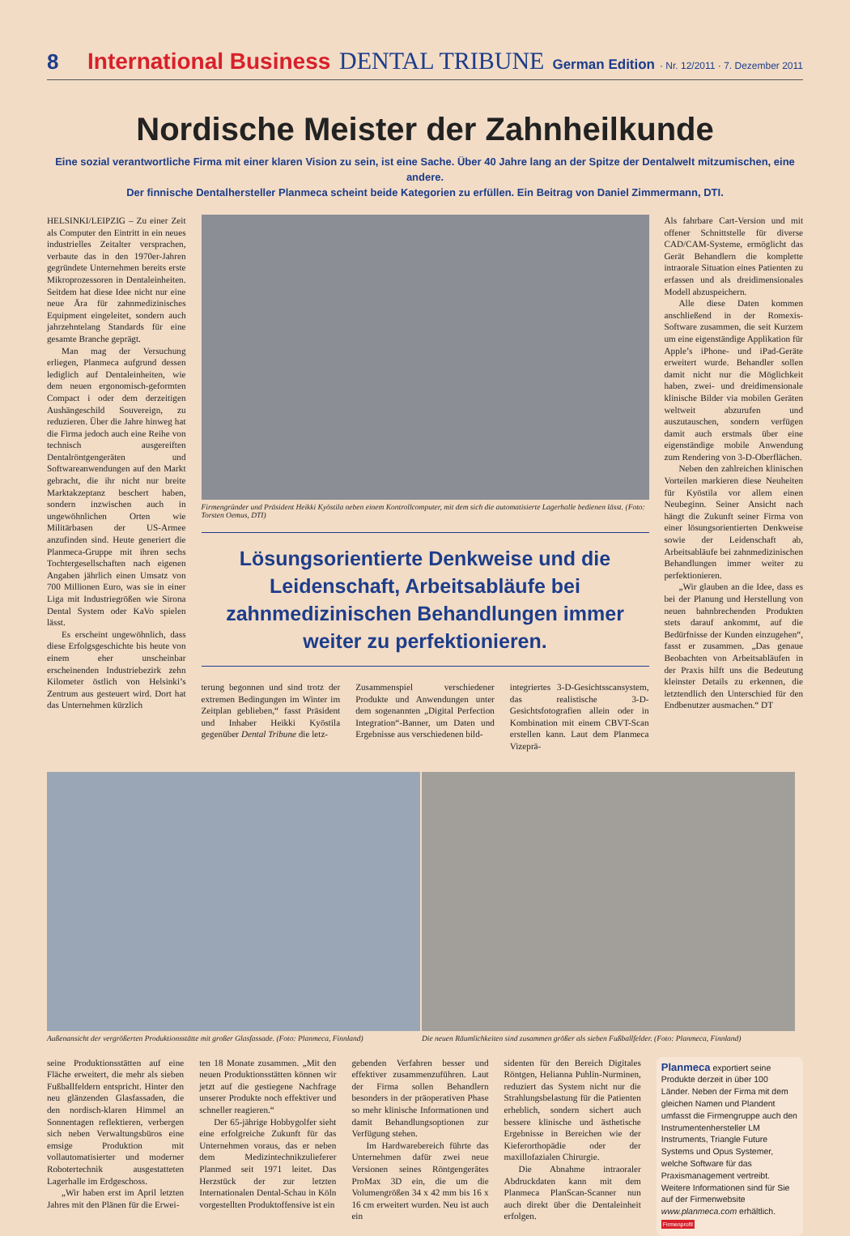8 International Business DENTAL TRIBUNE German Edition · Nr. 12/2011 · 7. Dezember 2011
Nordische Meister der Zahnheilkunde
Eine sozial verantwortliche Firma mit einer klaren Vision zu sein, ist eine Sache. Über 40 Jahre lang an der Spitze der Dentalwelt mitzumischen, eine andere.
Der finnische Dentalhersteller Planmeca scheint beide Kategorien zu erfüllen. Ein Beitrag von Daniel Zimmermann, DTI.
HELSINKI/LEIPZIG – Zu einer Zeit als Computer den Eintritt in ein neues industrielles Zeitalter versprachen, verbaute das in den 1970er-Jahren gegründete Unternehmen bereits erste Mikroprozessoren in Dentaleinheiten. Seitdem hat diese Idee nicht nur eine neue Ära für zahnmedizinisches Equipment eingeleitet, sondern auch jahrzehntelang Standards für eine gesamte Branche geprägt.
Man mag der Versuchung erliegen, Planmeca aufgrund dessen lediglich auf Dentaleinheiten, wie dem neuen ergonomisch-geformten Compact i oder dem derzeitigen Aushängeschild Souvereign, zu reduzieren. Über die Jahre hinweg hat die Firma jedoch auch eine Reihe von technisch ausgereiften Dentalröntgengeräten und Softwareanwendungen auf den Markt gebracht, die ihr nicht nur breite Marktakzeptanz beschert haben, sondern inzwischen auch in ungewöhnlichen Orten wie Militärbasen der US-Armee anzufinden sind. Heute generiert die Planmeca-Gruppe mit ihren sechs Tochtergesellschaften nach eigenen Angaben jährlich einen Umsatz von 700 Millionen Euro, was sie in einer Liga mit Industriegrößen wie Sirona Dental System oder KaVo spielen lässt.
Es erscheint ungewöhnlich, dass diese Erfolgsgeschichte bis heute von einem eher unscheinbar erscheinenden Industriebezirk zehn Kilometer östlich von Helsinki’s Zentrum aus gesteuert wird. Dort hat das Unternehmen kürzlich
Firmengründer und Präsident Heikki Kyöstila neben einem Kontrollcomputer, mit dem sich die automatisierte Lagerhalle bedienen lässt. (Foto: Torsten Oemus, DTI)
Lösungsorientierte Denkweise und die Leidenschaft, Arbeitsabläufe bei zahnmedizinischen Behandlungen immer weiter zu perfektionieren.
terung begonnen und sind trotz der extremen Bedingungen im Winter im Zeitplan geblieben,“ fasst Präsident und Inhaber Heikki Kyöstila gegenüber Dental Tribune die letz-
Zusammenspiel verschiedener Produkte und Anwendungen unter dem sogenannten „Digital Perfection Integration“-Banner, um Daten und Ergebnisse aus verschiedenen bild-
integriertes 3-D-Gesichtsscansystem, das realistische 3-D-Gesichtsfotografien allein oder in Kombination mit einem CBVT-Scan erstellen kann. Laut dem Planmeca Vizeprä-
Als fahrbare Cart-Version und mit offener Schnittstelle für diverse CAD/CAM-Systeme, ermöglicht das Gerät Behandlern die komplette intraorale Situation eines Patienten zu erfassen und als dreidimensionales Modell abzuspeichern.
Alle diese Daten kommen anschließend in der Romexis-Software zusammen, die seit Kurzem um eine eigenständige Applikation für Apple’s iPhone- und iPad-Geräte erweitert wurde. Behandler sollen damit nicht nur die Möglichkeit haben, zwei- und dreidimensionale klinische Bilder via mobilen Geräten weltweit abzurufen und auszutauschen, sondern verfügen damit auch erstmals über eine eigenständige mobile Anwendung zum Rendering von 3-D-Oberflächen.
Neben den zahlreichen klinischen Vorteilen markieren diese Neuheiten für Kyöstila vor allem einen Neubeginn. Seiner Ansicht nach hängt die Zukunft seiner Firma von einer lösungsorientierten Denkweise sowie der Leidenschaft ab, Arbeitsabläufe bei zahnmedizinischen Behandlungen immer weiter zu perfektionieren.
„Wir glauben an die Idee, dass es bei der Planung und Herstellung von neuen bahnbrechenden Produkten stets darauf ankommt, auf die Bedürfnisse der Kunden einzugehen“, fasst er zusammen. „Das genaue Beobachten von Arbeitsabläufen in der Praxis hilft uns die Bedeutung kleinster Details zu erkennen, die letztendlich den Unterschied für den Endbenutzer ausmachen.“ DT
Außenansicht der vergrößerten Produktionsstätte mit großer Glasfassade. (Foto: Planmeca, Finnland)
Die neuen Räumlichkeiten sind zusammen größer als sieben Fußballfelder. (Foto: Planmeca, Finnland)
seine Produktionsstätten auf eine Fläche erweitert, die mehr als sieben Fußballfeldern entspricht. Hinter den neu glänzenden Glasfassaden, die den nordisch-klaren Himmel an Sonnentagen reflektieren, verbergen sich neben Verwaltungsbüros eine emsige Produktion mit vollautomatisierter und moderner Robotertechnik ausgestatteten Lagerhalle im Erdgeschoss.
„Wir haben erst im April letzten Jahres mit den Plänen für die Erwei-
ten 18 Monate zusammen. „Mit den neuen Produktionsstätten können wir jetzt auf die gestiegene Nachfrage unserer Produkte noch effektiver und schneller reagieren.“
Der 65-jährige Hobbygolfer sieht eine erfolgreiche Zukunft für das Unternehmen voraus, das er neben dem Medizintechnikzulieferer Planmed seit 1971 leitet. Das Herzstück der zur letzten Internationalen Dental-Schau in Köln vorgestellten Produktoffensive ist ein
gebenden Verfahren besser und effektiver zusammenzuführen. Laut der Firma sollen Behandlern besonders in der präoperativen Phase so mehr klinische Informationen und damit Behandlungsoptionen zur Verfügung stehen.
Im Hardwarebereich führte das Unternehmen dafür zwei neue Versionen seines Röntgengerätes ProMax 3D ein, die um die Volumengrößen 34 x 42 mm bis 16 x 16 cm erweitert wurden. Neu ist auch ein
sidenten für den Bereich Digitales Röntgen, Helianna Puhlin-Nurminen, reduziert das System nicht nur die Strahlungsbelastung für die Patienten erheblich, sondern sichert auch bessere klinische und ästhetische Ergebnisse in Bereichen wie der Kieferorthopädie oder der maxillofazialen Chirurgie.
Die Abnahme intraoraler Abdruckdaten kann mit dem Planmeca PlanScan-Scanner nun auch direkt über die Dentaleinheit erfolgen.
Planmeca exportiert seine Produkte derzeit in über 100 Länder. Neben der Firma mit dem gleichen Namen und Plandent umfasst die Firmengruppe auch den Instrumentenhersteller LM Instruments, Triangle Future Systems und Opus Systemer, welche Software für das Praxismanagement vertreibt. Weitere Informationen sind für Sie auf der Firmenwebsite www.planmeca.com erhältlich. Firmenprofil